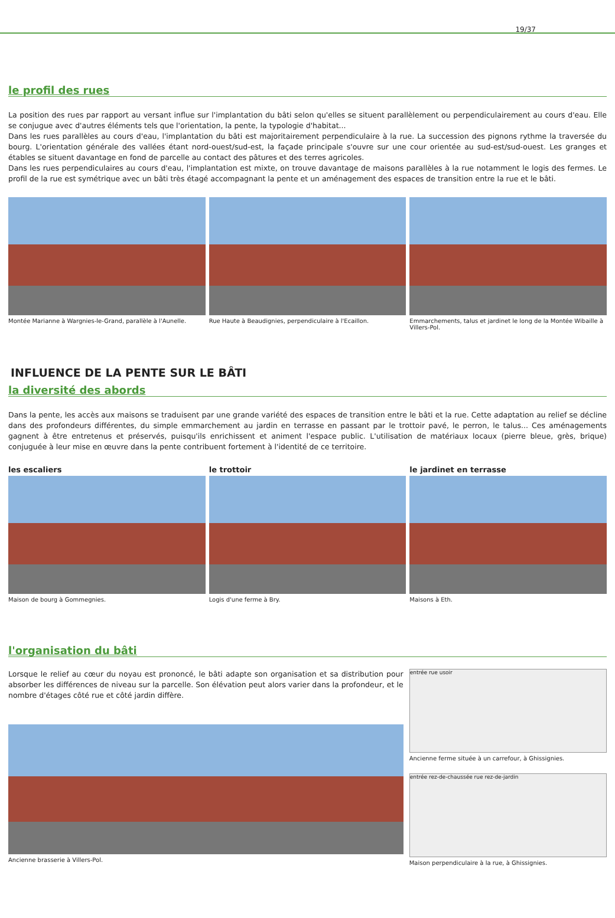19/37
le profil des rues
La position des rues par rapport au versant influe sur l'implantation du bâti selon qu'elles se situent parallèlement ou perpendiculairement au cours d'eau. Elle se conjugue avec d'autres éléments tels que l'orientation, la pente, la typologie d'habitat...
Dans les rues parallèles au cours d'eau, l'implantation du bâti est majoritairement perpendiculaire à la rue. La succession des pignons rythme la traversée du bourg. L'orientation générale des vallées étant nord-ouest/sud-est, la façade principale s'ouvre sur une cour orientée au sud-est/sud-ouest. Les granges et étables se situent davantage en fond de parcelle au contact des pâtures et des terres agricoles.
Dans les rues perpendiculaires au cours d'eau, l'implantation est mixte, on trouve davantage de maisons parallèles à la rue notamment le logis des fermes. Le profil de la rue est symétrique avec un bâti très étagé accompagnant la pente et un aménagement des espaces de transition entre la rue et le bâti.
Montée Marianne à Wargnies-le-Grand, parallèle à l'Aunelle.
Rue Haute à Beaudignies, perpendiculaire à l'Ecaillon.
Emmarchements, talus et jardinet le long de la Montée Wibaille à Villers-Pol.
INFLUENCE DE LA PENTE SUR LE BÂTI
la diversité des abords
Dans la pente, les accès aux maisons se traduisent par une grande variété des espaces de transition entre le bâti et la rue. Cette adaptation au relief se décline dans des profondeurs différentes, du simple emmarchement au jardin en terrasse en passant par le trottoir pavé, le perron, le talus... Ces aménagements gagnent à être entretenus et préservés, puisqu'ils enrichissent et animent l'espace public. L'utilisation de matériaux locaux (pierre bleue, grès, brique) conjuguée à leur mise en œuvre dans la pente contribuent fortement à l'identité de ce territoire.
les escaliers
Maison de bourg à Gommegnies.
le trottoir
Logis d'une ferme à Bry.
le jardinet en terrasse
Maisons à Eth.
l'organisation du bâti
Lorsque le relief au cœur du noyau est prononcé, le bâti adapte son organisation et sa distribution pour absorber les différences de niveau sur la parcelle. Son élévation peut alors varier dans la profondeur, et le nombre d'étages côté rue et côté jardin diffère.
Ancienne brasserie à Villers-Pol.
entrée rue usoir
Ancienne ferme située à un carrefour, à Ghissignies.
entrée rez-de-chaussée rue rez-de-jardin
Maison perpendiculaire à la rue, à Ghissignies.